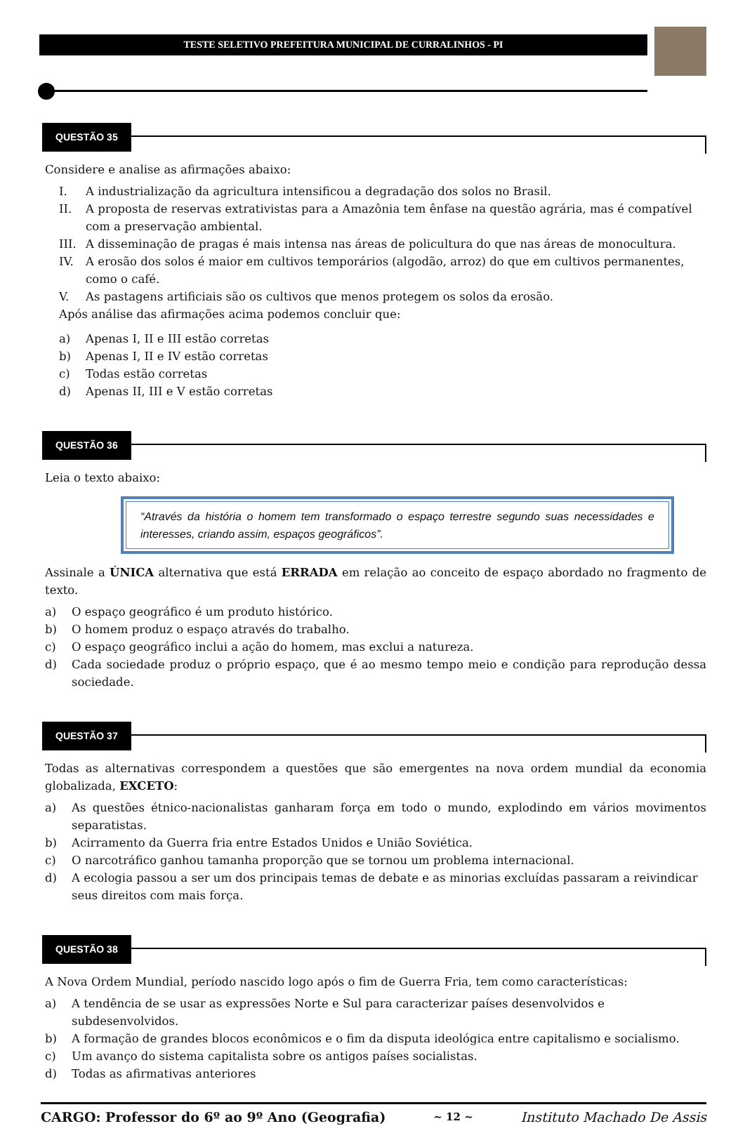TESTE SELETIVO PREFEITURA MUNICIPAL DE CURRALINHOS - PI
QUESTÃO 35
Considere e analise as afirmações abaixo:
I. A industrialização da agricultura intensificou a degradação dos solos no Brasil.
II. A proposta de reservas extrativistas para a Amazônia tem ênfase na questão agrária, mas é compatível com a preservação ambiental.
III.
A disseminação de pragas é mais intensa nas áreas de policultura do que nas áreas de monocultura.
IV. A erosão dos solos é maior em cultivos temporários (algodão, arroz) do que em cultivos permanentes, como o café.
V. As pastagens artificiais são os cultivos que menos protegem os solos da erosão.
Após análise das afirmações acima podemos concluir que:
a) Apenas I, II e III estão corretas
b) Apenas I, II e IV estão corretas
c) Todas estão corretas
d) Apenas II, III e V estão corretas
QUESTÃO 36
Leia o texto abaixo:
“Através da história o homem tem transformado o espaço terrestre segundo suas necessidades e interesses, criando assim, espaços geográficos”.
Assinale a ÚNICA alternativa que está ERRADA em relação ao conceito de espaço abordado no fragmento de texto.
a) O espaço geográfico é um produto histórico.
b) O homem produz o espaço através do trabalho.
c) O espaço geográfico inclui a ação do homem, mas exclui a natureza.
d) Cada sociedade produz o próprio espaço, que é ao mesmo tempo meio e condição para reprodução dessa sociedade.
QUESTÃO 37
Todas as alternativas correspondem a questões que são emergentes na nova ordem mundial da economia globalizada, EXCETO:
a) As questões étnico-nacionalistas ganharam força em todo o mundo, explodindo em vários movimentos separatistas.
b) Acirramento da Guerra fria entre Estados Unidos e União Soviética.
c) O narcotráfico ganhou tamanha proporção que se tornou um problema internacional.
d) A ecologia passou a ser um dos principais temas de debate e as minorias excluídas passaram a reivindicar seus direitos com mais força.
QUESTÃO 38
A Nova Ordem Mundial, período nascido logo após o fim de Guerra Fria, tem como características:
a) A tendência de se usar as expressões Norte e Sul para caracterizar países desenvolvidos e subdesenvolvidos.
b) A formação de grandes blocos econômicos e o fim da disputa ideológica entre capitalismo e socialismo.
c) Um avanço do sistema capitalista sobre os antigos países socialistas.
d) Todas as afirmativas anteriores
CARGO: Professor do 6º ao 9º Ano (Geografia) ~ 12 ~ Instituto Machado De Assis